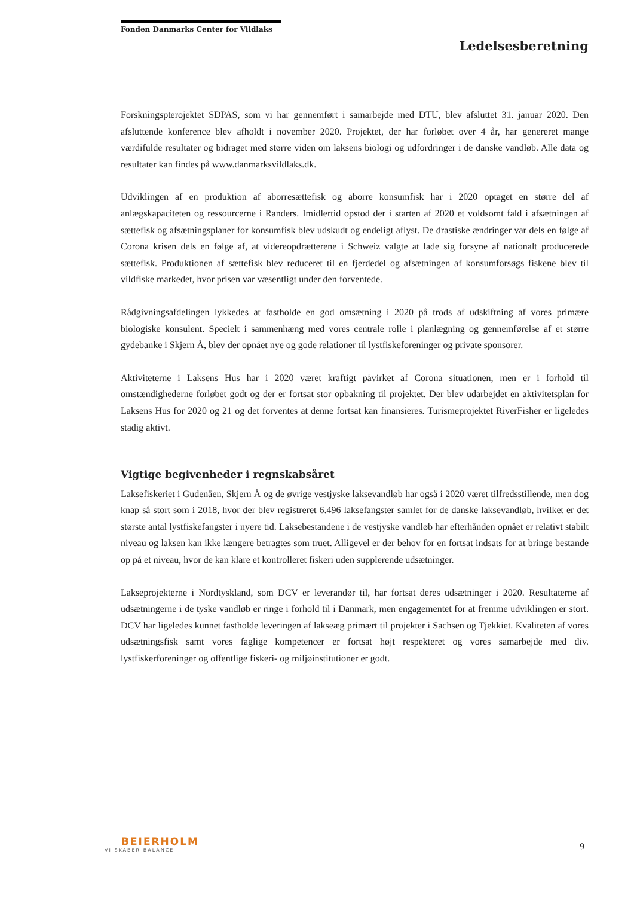Fonden Danmarks Center for Vildlaks
Ledelsesberetning
Forskningspterojektet SDPAS, som vi har gennemført i samarbejde med DTU, blev afsluttet 31. januar 2020. Den afsluttende konference blev afholdt i november 2020. Projektet, der har forløbet over 4 år, har genereret mange værdifulde resultater og bidraget med større viden om laksens biologi og udfordringer i de danske vandløb. Alle data og resultater kan findes på www.danmarksvildlaks.dk.
Udviklingen af en produktion af aborresættefisk og aborre konsumfisk har i 2020 optaget en større del af anlægskapaciteten og ressourcerne i Randers. Imidlertid opstod der i starten af 2020 et voldsomt fald i afsætningen af sættefisk og afsætningsplaner for konsumfisk blev udskudt og endeligt aflyst. De drastiske ændringer var dels en følge af Corona krisen dels en følge af, at videreopdrætterene i Schweiz valgte at lade sig forsyne af nationalt producerede sættefisk. Produktionen af sættefisk blev reduceret til en fjerdedel og afsætningen af konsumforsøgs fiskene blev til vildfiske markedet, hvor prisen var væsentligt under den forventede.
Rådgivningsafdelingen lykkedes at fastholde en god omsætning i 2020 på trods af udskiftning af vores primære biologiske konsulent. Specielt i sammenhæng med vores centrale rolle i planlægning og gennemførelse af et større gydebanke i Skjern Å, blev der opnået nye og gode relationer til lystfiskeforeninger og private sponsorer.
Aktiviteterne i Laksens Hus har i 2020 været kraftigt påvirket af Corona situationen, men er i forhold til omstændighederne forløbet godt og der er fortsat stor opbakning til projektet. Der blev udarbejdet en aktivitetsplan for Laksens Hus for 2020 og 21 og det forventes at denne fortsat kan finansieres. Turismeprojektet RiverFisher er ligeledes stadig aktivt.
Vigtige begivenheder i regnskabsåret
Laksefiskeriet i Gudenåen, Skjern Å og de øvrige vestjyske laksevandløb har også i 2020 været tilfredsstillende, men dog knap så stort som i 2018, hvor der blev registreret 6.496 laksefangster samlet for de danske laksevandløb, hvilket er det største antal lystfiskefangster i nyere tid. Laksebestandene i de vestjyske vandløb har efterhånden opnået er relativt stabilt niveau og laksen kan ikke længere betragtes som truet. Alligevel er der behov for en fortsat indsats for at bringe bestande op på et niveau, hvor de kan klare et kontrolleret fiskeri uden supplerende udsætninger.
Lakseprojekterne i Nordtyskland, som DCV er leverandør til, har fortsat deres udsætninger i 2020. Resultaterne af udsætningerne i de tyske vandløb er ringe i forhold til i Danmark, men engagementet for at fremme udviklingen er stort. DCV har ligeledes kunnet fastholde leveringen af lakseæg primært til projekter i Sachsen og Tjekkiet. Kvaliteten af vores udsætningsfisk samt vores faglige kompetencer er fortsat højt respekteret og vores samarbejde med div. lystfiskerforeninger og offentlige fiskeri- og miljøinstitutioner er godt.
BEIERHOLM
VI SKABER BALANCE
9